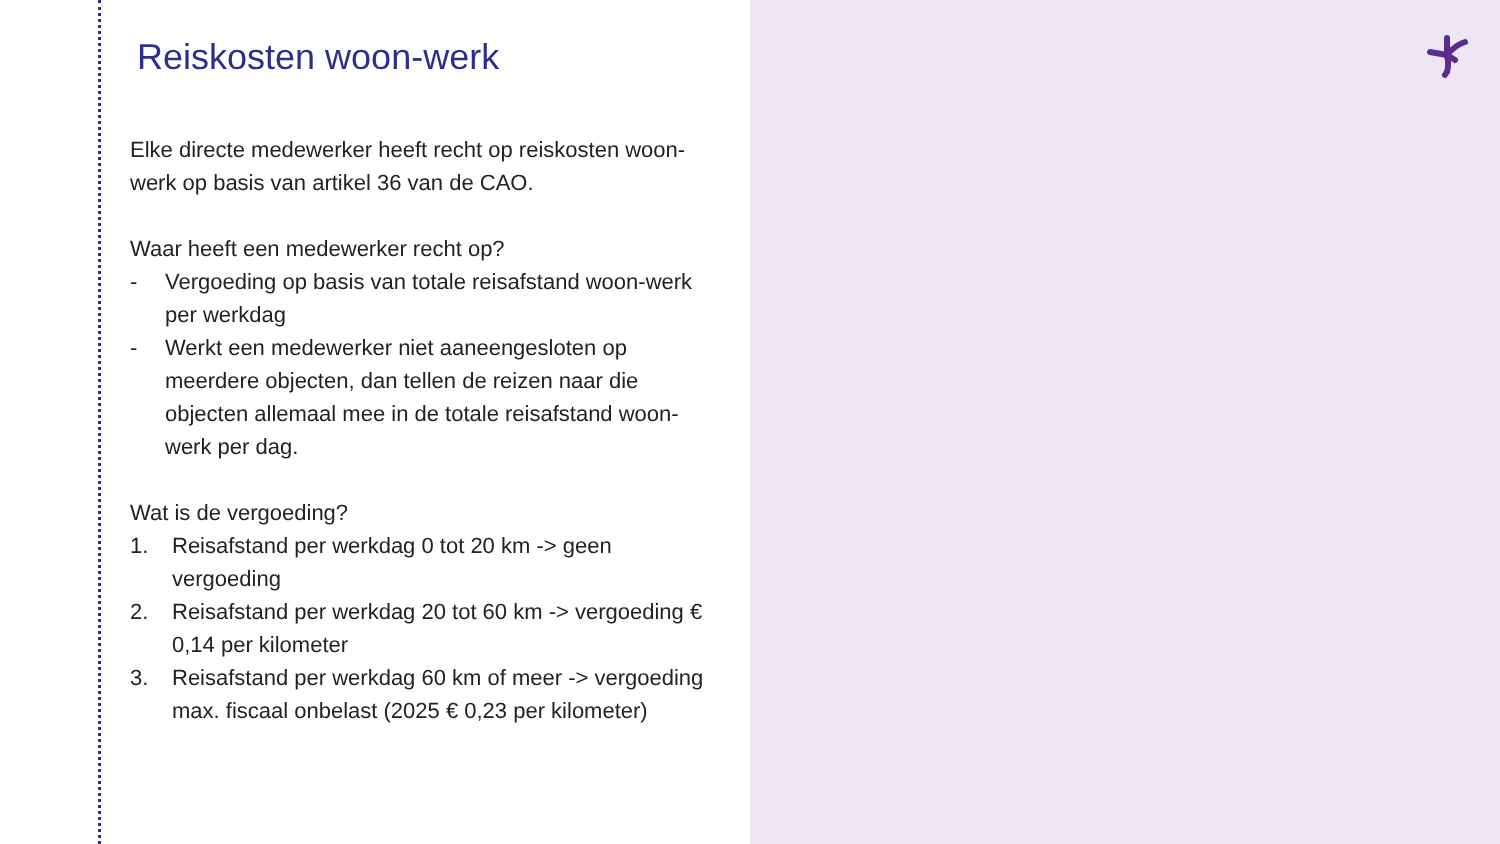Reiskosten woon-werk
Elke directe medewerker heeft recht op reiskosten woon-werk op basis van artikel 36 van de CAO.
Waar heeft een medewerker recht op?
- Vergoeding op basis van totale reisafstand woon-werk per werkdag
- Werkt een medewerker niet aaneengesloten op meerdere objecten, dan tellen de reizen naar die objecten allemaal mee in de totale reisafstand woon-werk per dag.
Wat is de vergoeding?
1. Reisafstand per werkdag 0 tot 20 km -> geen vergoeding
2. Reisafstand per werkdag 20 tot 60 km -> vergoeding € 0,14 per kilometer
3. Reisafstand per werkdag 60 km of meer -> vergoeding max. fiscaal onbelast (2025 € 0,23 per kilometer)